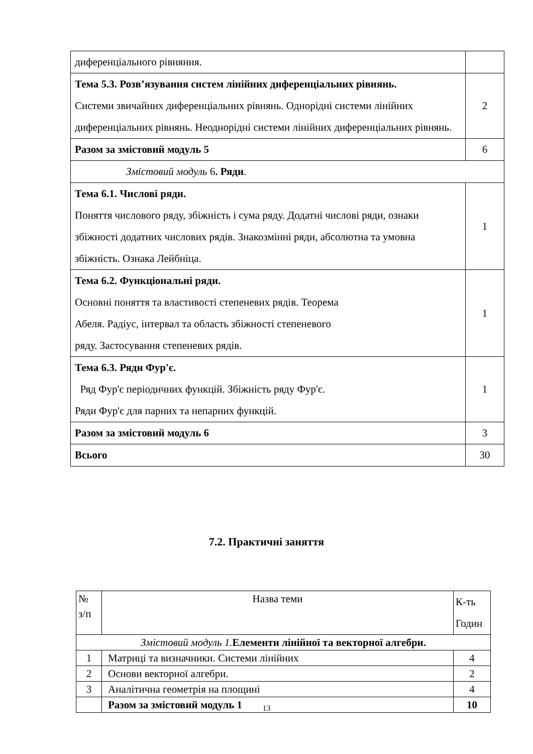| диференціального рівняння. | |
| Тема 5.3. Розв’язування систем лінійних диференціальних рівнянь. Системи звичайних диференціальних рівнянь. Однорідні системи лінійних диференціальних рівнянь. Неоднорідні системи лінійних диференціальних рівнянь. | 2 |
| Разом за змістовий модуль 5 | 6 |
| Змістовий модуль 6 . Ряди . | |
| Тема 6.1. Числові ряди. Поняття числового ряду, збіжність і сума ряду. Додатні числові ряди, ознаки збіжності додатних числових рядів. Знакозмінні ряди, абсолютна та умовна збіжність. Ознака Лейбніца. | 1 |
| Тема 6.2. Функціональні ряди. Основні поняття та властивості степеневих рядів. Теорема Абеля. Радіус, інтервал та область збіжності степеневого ряду. Застосування степеневих рядів. | 1 |
| Тема 6.3. Ряди Фур'є. Ряд Фур'є періодичних функцій. Збіжність ряду Фур'є. Ряди Фур'є для парних та непарних функцій. | 1 |
| Разом за змістовий модуль 6 | 3 |
| Всього | 30 |
7.2. Практичні заняття
| № з/п | Назва теми | К-ть Годин |
| --- | --- | --- |
| Змістовий модуль 1. Елементи лінійної та векторної алгебри. | | |
| 1 | Матриці та визначники. Системи лінійних | 4 |
| 2 | Основи векторної алгебри. | 2 |
| 3 | Аналітична геометрія на площині | 4 |
| | Разом за змістовий модуль 1 | 10 |
13